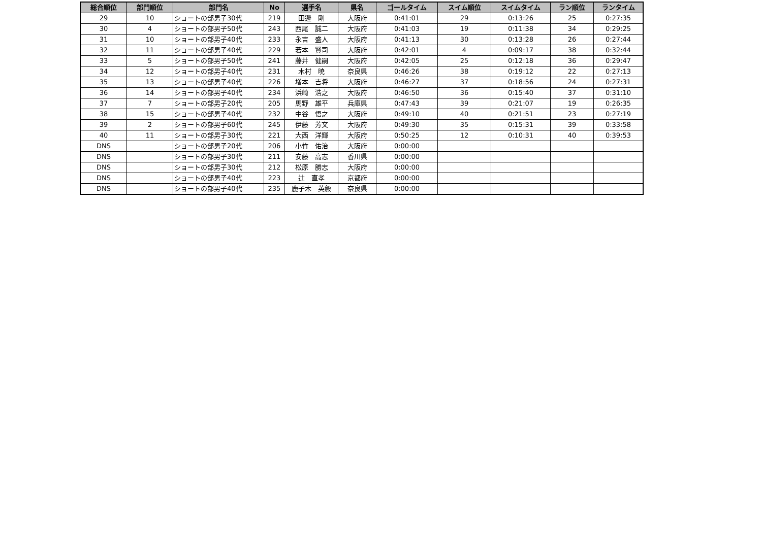| 総合順位 | 部門順位 | 部門名 | No | 選手名 | 県名 | ゴールタイム | スイム順位 | スイムタイム | ラン順位 | ランタイム |
| --- | --- | --- | --- | --- | --- | --- | --- | --- | --- | --- |
| 29 | 10 | ショートの部男子30代 | 219 | 田邊 剛 | 大阪府 | 0:41:01 | 29 | 0:13:26 | 25 | 0:27:35 |
| 30 | 4 | ショートの部男子50代 | 243 | 西尾 誠二 | 大阪府 | 0:41:03 | 19 | 0:11:38 | 34 | 0:29:25 |
| 31 | 10 | ショートの部男子40代 | 233 | 永吉 盛人 | 大阪府 | 0:41:13 | 30 | 0:13:28 | 26 | 0:27:44 |
| 32 | 11 | ショートの部男子40代 | 229 | 若本 賢司 | 大阪府 | 0:42:01 | 4 | 0:09:17 | 38 | 0:32:44 |
| 33 | 5 | ショートの部男子50代 | 241 | 藤井 健嗣 | 大阪府 | 0:42:05 | 25 | 0:12:18 | 36 | 0:29:47 |
| 34 | 12 | ショートの部男子40代 | 231 | 木村 暁 | 奈良県 | 0:46:26 | 38 | 0:19:12 | 22 | 0:27:13 |
| 35 | 13 | ショートの部男子40代 | 226 | 増本 吉将 | 大阪府 | 0:46:27 | 37 | 0:18:56 | 24 | 0:27:31 |
| 36 | 14 | ショートの部男子40代 | 234 | 浜崎 浩之 | 大阪府 | 0:46:50 | 36 | 0:15:40 | 37 | 0:31:10 |
| 37 | 7 | ショートの部男子20代 | 205 | 馬野 雄平 | 兵庫県 | 0:47:43 | 39 | 0:21:07 | 19 | 0:26:35 |
| 38 | 15 | ショートの部男子40代 | 232 | 中谷 悟之 | 大阪府 | 0:49:10 | 40 | 0:21:51 | 23 | 0:27:19 |
| 39 | 2 | ショートの部男子60代 | 245 | 伊藤 芳文 | 大阪府 | 0:49:30 | 35 | 0:15:31 | 39 | 0:33:58 |
| 40 | 11 | ショートの部男子30代 | 221 | 大西 洋輝 | 大阪府 | 0:50:25 | 12 | 0:10:31 | 40 | 0:39:53 |
| DNS | | ショートの部男子20代 | 206 | 小竹 佑治 | 大阪府 | 0:00:00 | | | | |
| DNS | | ショートの部男子30代 | 211 | 安藤 高志 | 香川県 | 0:00:00 | | | | |
| DNS | | ショートの部男子30代 | 212 | 松原 勝志 | 大阪府 | 0:00:00 | | | | |
| DNS | | ショートの部男子40代 | 223 | 辻 直孝 | 京都府 | 0:00:00 | | | | |
| DNS | | ショートの部男子40代 | 235 | 鹿子木 英毅 | 奈良県 | 0:00:00 | | | | |